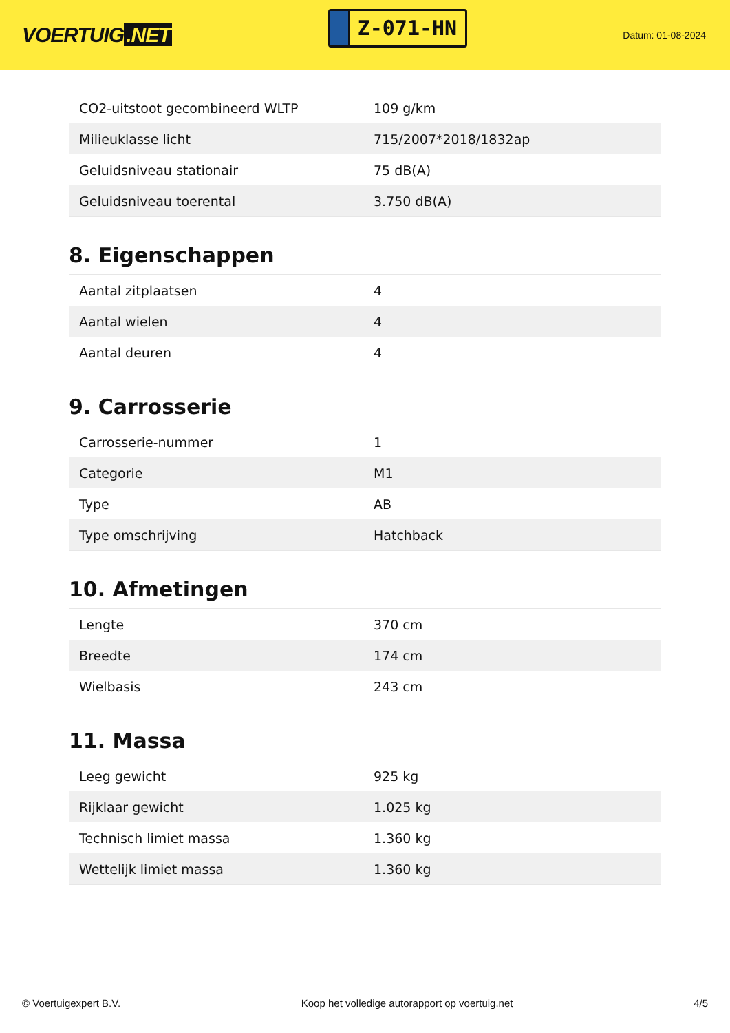VOERTUIG.NET
Z-071-HN
Datum: 01-08-2024
| CO2-uitstoot gecombineerd WLTP | 109 g/km |
| Milieuklasse licht | 715/2007*2018/1832ap |
| Geluidsniveau stationair | 75 dB(A) |
| Geluidsniveau toerental | 3.750 dB(A) |
8. Eigenschappen
| Aantal zitplaatsen | 4 |
| Aantal wielen | 4 |
| Aantal deuren | 4 |
9. Carrosserie
| Carrosserie-nummer | 1 |
| Categorie | M1 |
| Type | AB |
| Type omschrijving | Hatchback |
10. Afmetingen
| Lengte | 370 cm |
| Breedte | 174 cm |
| Wielbasis | 243 cm |
11. Massa
| Leeg gewicht | 925 kg |
| Rijklaar gewicht | 1.025 kg |
| Technisch limiet massa | 1.360 kg |
| Wettelijk limiet massa | 1.360 kg |
© Voertuigexpert B.V. Koop het volledige autorapport op voertuig.net 4/5